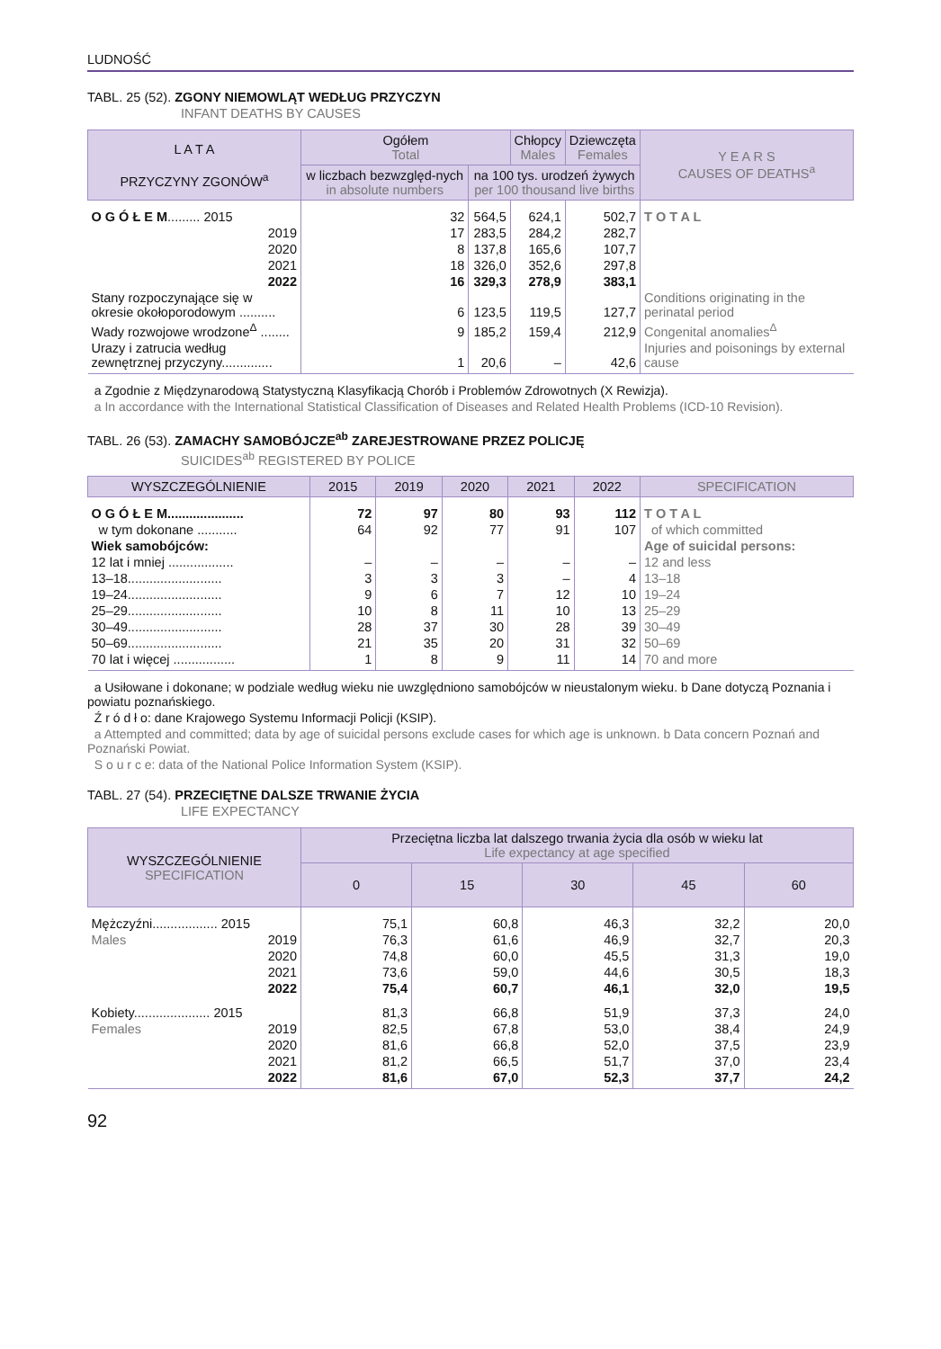LUDNOŚĆ
TABL. 25 (52). ZGONY NIEMOWLĄT WEDŁUG PRZYCZYN
INFANT DEATHS BY CAUSES
| L A T A PRZYCZYNY ZGONÓW<sup>a</sup> | Ogółem Total | | Chłopcy Males | Dziewczęta Females | Y E A R S CAUSES OF DEATHS<sup>a</sup> |
| --- | --- | --- | --- | --- | --- |
| | w liczbach bezwzględ-nych in absolute numbers | na 100 tys. urodzeń żywych per 100 thousand live births | | | |
| O G Ó Ł E M ......... 2015 | 32 | 564,5 | 624,1 | 502,7 | T O T A L |
| 2019 | 17 | 283,5 | 284,2 | 282,7 | |
| 2020 | 8 | 137,8 | 165,6 | 107,7 | |
| 2021 | 18 | 326,0 | 352,6 | 297,8 | |
| 2022 | 16 | 329,3 | 278,9 | 383,1 | |
| Stany rozpoczynające się w okresie okołoporodowym .......... | 6 | 123,5 | 119,5 | 127,7 | Conditions originating in the perinatal period |
| Wady rozwojowe wrodzone<sup>Δ</sup> ........ | 9 | 185,2 | 159,4 | 212,9 | Congenital anomalies<sup>Δ</sup> |
| Urazy i zatrucia według zewnętrznej przyczyny.............. | 1 | 20,6 | – | 42,6 | Injuries and poisonings by external cause |
a Zgodnie z Międzynarodową Statystyczną Klasyfikacją Chorób i Problemów Zdrowotnych (X Rewizja).
a In accordance with the International Statistical Classification of Diseases and Related Health Problems (ICD-10 Revision).
TABL. 26 (53). ZAMACHY SAMOBÓJCZE<sup>ab</sup> ZAREJESTROWANE PRZEZ POLICJĘ
SUICIDES<sup>ab</sup> REGISTERED BY POLICE
| WYSZCZEGÓLNIENIE | 2015 | 2019 | 2020 | 2021 | 2022 | SPECIFICATION |
| --- | --- | --- | --- | --- | --- | --- |
| O G Ó Ł E M..................... | 72 | 97 | 80 | 93 | 112 | T O T A L |
| w tym dokonane ........... | 64 | 92 | 77 | 91 | 107 | of which committed |
| Wiek samobójców: | | | | | | Age of suicidal persons: |
| 12 lat i mniej .................. | – | – | – | – | – | 12 and less |
| 13–18.......................... | 3 | 3 | 3 | – | 4 | 13–18 |
| 19–24.......................... | 9 | 6 | 7 | 12 | 10 | 19–24 |
| 25–29.......................... | 10 | 8 | 11 | 10 | 13 | 25–29 |
| 30–49.......................... | 28 | 37 | 30 | 28 | 39 | 30–49 |
| 50–69.......................... | 21 | 35 | 20 | 31 | 32 | 50–69 |
| 70 lat i więcej ................. | 1 | 8 | 9 | 11 | 14 | 70 and more |
a Usiłowane i dokonane; w podziale według wieku nie uwzględniono samobójców w nieustalonym wieku. b Dane dotyczą Poznania i powiatu poznańskiego.
Ź r ó d ł o: dane Krajowego Systemu Informacji Policji (KSIP).
a Attempted and committed; data by age of suicidal persons exclude cases for which age is unknown. b Data concern Poznań and Poznański Powiat.
S o u r c e: data of the National Police Information System (KSIP).
TABL. 27 (54). PRZECIĘTNE DALSZE TRWANIE ŻYCIA
LIFE EXPECTANCY
| WYSZCZEGÓLNIENIE SPECIFICATION | Przeciętna liczba lat dalszego trwania życia dla osób w wieku lat Life expectancy at age specified | | | | |
| --- | --- | --- | --- | --- | --- |
| | 0 | 15 | 30 | 45 | 60 |
| Mężczyźni.................. 2015 | 75,1 | 60,8 | 46,3 | 32,2 | 20,0 |
| Males 2019 | 76,3 | 61,6 | 46,9 | 32,7 | 20,3 |
| 2020 | 74,8 | 60,0 | 45,5 | 31,3 | 19,0 |
| 2021 | 73,6 | 59,0 | 44,6 | 30,5 | 18,3 |
| 2022 | 75,4 | 60,7 | 46,1 | 32,0 | 19,5 |
| Kobiety..................... 2015 | 81,3 | 66,8 | 51,9 | 37,3 | 24,0 |
| Females 2019 | 82,5 | 67,8 | 53,0 | 38,4 | 24,9 |
| 2020 | 81,6 | 66,8 | 52,0 | 37,5 | 23,9 |
| 2021 | 81,2 | 66,5 | 51,7 | 37,0 | 23,4 |
| 2022 | 81,6 | 67,0 | 52,3 | 37,7 | 24,2 |
92